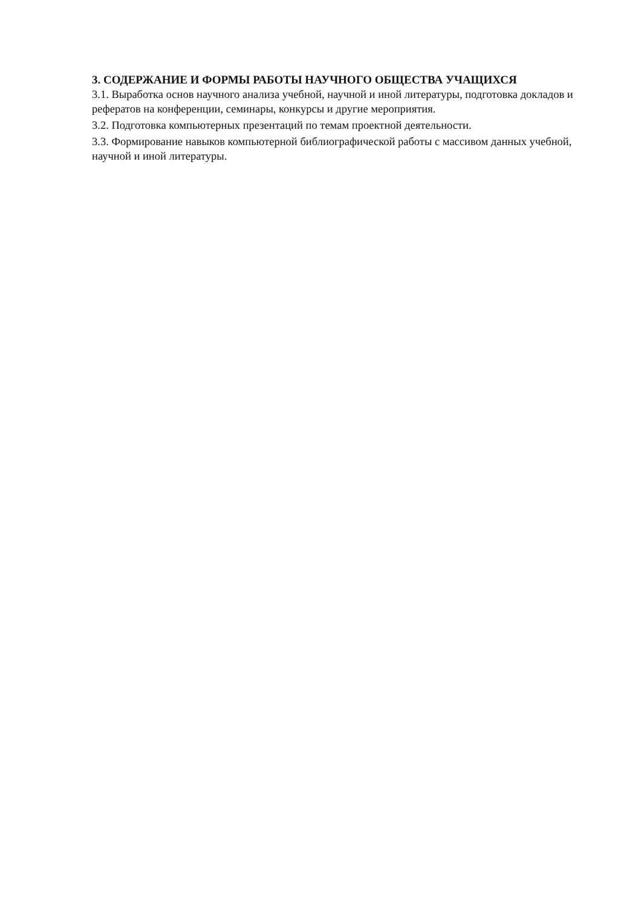3. СОДЕРЖАНИЕ И ФОРМЫ РАБОТЫ НАУЧНОГО ОБЩЕСТВА УЧАЩИХСЯ
3.1. Выработка основ научного анализа учебной, научной и иной литературы, подготовка докладов и рефератов на конференции, семинары, конкурсы и другие мероприятия.
3.2. Подготовка компьютерных презентаций по темам проектной деятельности.
3.3. Формирование навыков компьютерной библиографической работы с массивом данных учебной, научной и иной литературы.